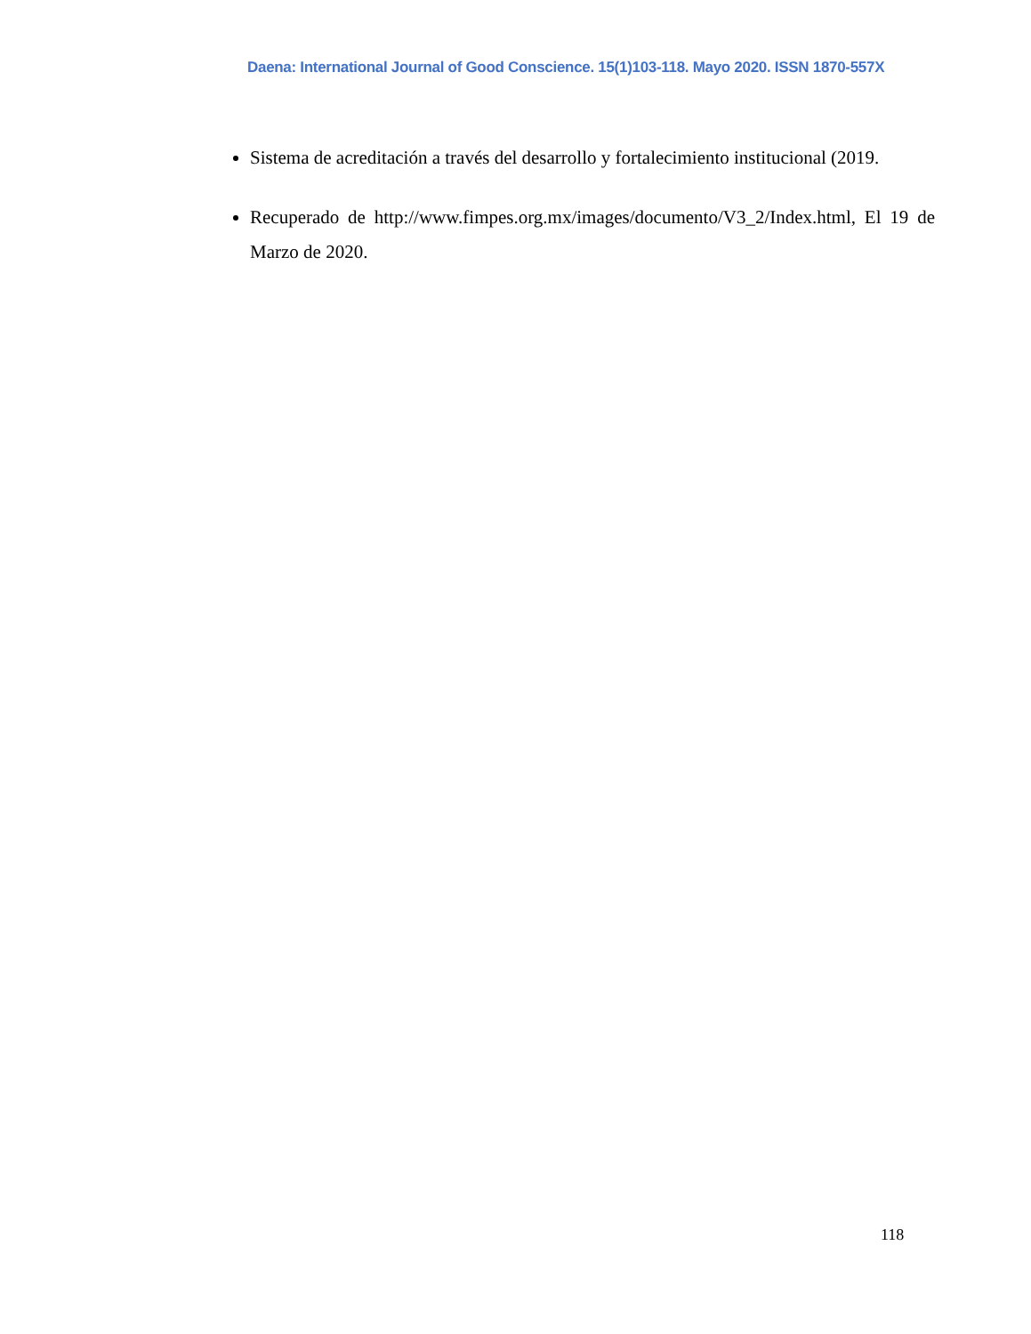Daena: International Journal of Good Conscience. 15(1)103-118. Mayo 2020. ISSN 1870-557X
Sistema de acreditación a través del desarrollo y fortalecimiento institucional (2019.
Recuperado de http://www.fimpes.org.mx/images/documento/V3_2/Index.html, El 19 de Marzo de 2020.
118